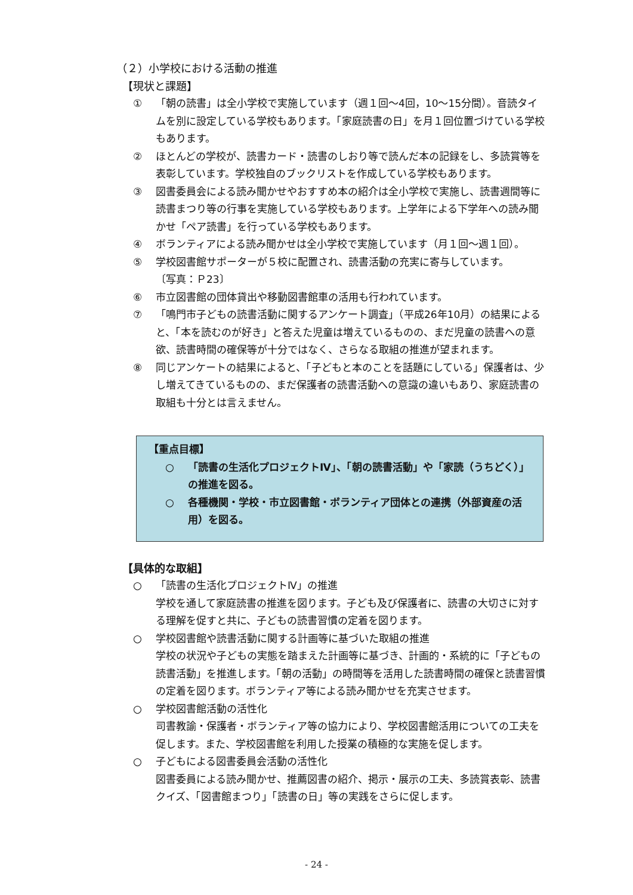（２）小学校における活動の推進
【現状と課題】
① 「朝の読書」は全小学校で実施しています（週１回～4回，10～15分間）。音読タイムを別に設定している学校もあります。「家庭読書の日」を月１回位置づけている学校もあります。
② ほとんどの学校が、読書カード・読書のしおり等で読んだ本の記録をし、多読賞等を表彰しています。学校独自のブックリストを作成している学校もあります。
③ 図書委員会による読み聞かせやおすすめ本の紹介は全小学校で実施し、読書週間等に読書まつり等の行事を実施している学校もあります。上学年による下学年への読み聞かせ「ペア読書」を行っている学校もあります。
④ ボランティアによる読み聞かせは全小学校で実施しています（月１回～週１回）。
⑤ 学校図書館サポーターが５校に配置され、読書活動の充実に寄与しています。
〔写真：Ｐ23〕
⑥ 市立図書館の団体貸出や移動図書館車の活用も行われています。
⑦ 「鳴門市子どもの読書活動に関するアンケート調査」（平成26年10月）の結果によると、「本を読むのが好き」と答えた児童は増えているものの、まだ児童の読書への意欲、読書時間の確保等が十分ではなく、さらなる取組の推進が望まれます。
⑧ 同じアンケートの結果によると、「子どもと本のことを話題にしている」保護者は、少し増えてきているものの、まだ保護者の読書活動への意識の違いもあり、家庭読書の取組も十分とは言えません。
【重点目標】
○ 「読書の生活化プロジェクトⅣ」、「朝の読書活動」や「家読（うちどく）」の推進を図る。
○ 各種機関・学校・市立図書館・ボランティア団体との連携（外部資産の活用）を図る。
【具体的な取組】
○ 「読書の生活化プロジェクトⅣ」の推進
学校を通して家庭読書の推進を図ります。子ども及び保護者に、読書の大切さに対する理解を促すと共に、子どもの読書習慣の定着を図ります。
○ 学校図書館や読書活動に関する計画等に基づいた取組の推進
学校の状況や子どもの実態を踏まえた計画等に基づき、計画的・系統的に「子どもの読書活動」を推進します。「朝の活動」の時間等を活用した読書時間の確保と読書習慣の定着を図ります。ボランティア等による読み聞かせを充実させます。
○ 学校図書館活動の活性化
司書教諭・保護者・ボランティア等の協力により、学校図書館活用についての工夫を促します。また、学校図書館を利用した授業の積極的な実施を促します。
○ 子どもによる図書委員会活動の活性化
図書委員による読み聞かせ、推薦図書の紹介、掲示・展示の工夫、多読賞表彰、読書クイズ、「図書館まつり」「読書の日」等の実践をさらに促します。
- 24 -